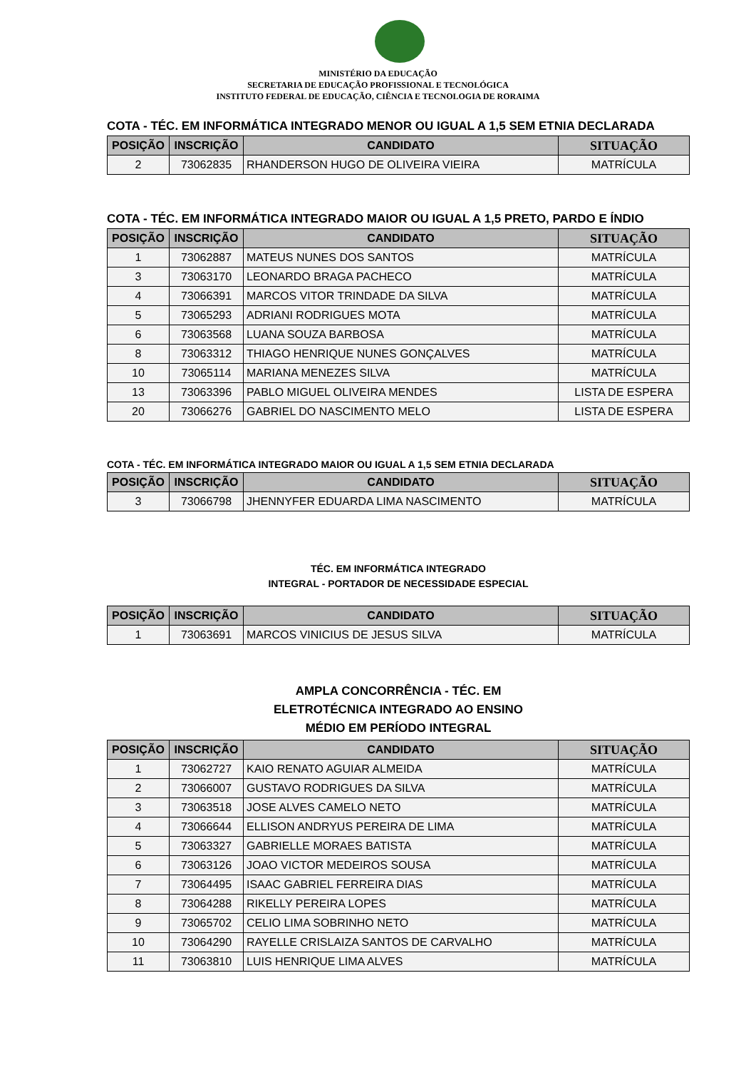MINISTÉRIO DA EDUCAÇÃO
SECRETARIA DE EDUCAÇÃO PROFISSIONAL E TECNOLÓGICA
INSTITUTO FEDERAL DE EDUCAÇÃO, CIÊNCIA E TECNOLOGIA DE RORAIMA
COTA - TÉC. EM INFORMÁTICA INTEGRADO MENOR OU IGUAL A 1,5 SEM ETNIA DECLARADA
| POSIÇÃO | INSCRIÇÃO | CANDIDATO | SITUAÇÃO |
| --- | --- | --- | --- |
| 2 | 73062835 | RHANDERSON HUGO DE OLIVEIRA VIEIRA | MATRÍCULA |
COTA - TÉC. EM INFORMÁTICA INTEGRADO MAIOR OU IGUAL A 1,5 PRETO, PARDO E ÍNDIO
| POSIÇÃO | INSCRIÇÃO | CANDIDATO | SITUAÇÃO |
| --- | --- | --- | --- |
| 1 | 73062887 | MATEUS NUNES DOS SANTOS | MATRÍCULA |
| 3 | 73063170 | LEONARDO BRAGA PACHECO | MATRÍCULA |
| 4 | 73066391 | MARCOS VITOR TRINDADE DA SILVA | MATRÍCULA |
| 5 | 73065293 | ADRIANI RODRIGUES MOTA | MATRÍCULA |
| 6 | 73063568 | LUANA SOUZA BARBOSA | MATRÍCULA |
| 8 | 73063312 | THIAGO HENRIQUE NUNES GONÇALVES | MATRÍCULA |
| 10 | 73065114 | MARIANA MENEZES SILVA | MATRÍCULA |
| 13 | 73063396 | PABLO MIGUEL OLIVEIRA MENDES | LISTA DE ESPERA |
| 20 | 73066276 | GABRIEL DO NASCIMENTO MELO | LISTA DE ESPERA |
COTA - TÉC. EM INFORMÁTICA INTEGRADO MAIOR OU IGUAL A 1,5 SEM ETNIA DECLARADA
| POSIÇÃO | INSCRIÇÃO | CANDIDATO | SITUAÇÃO |
| --- | --- | --- | --- |
| 3 | 73066798 | JHENNYFER EDUARDA LIMA NASCIMENTO | MATRÍCULA |
TÉC. EM INFORMÁTICA INTEGRADO
INTEGRAL - PORTADOR DE NECESSIDADE ESPECIAL
| POSIÇÃO | INSCRIÇÃO | CANDIDATO | SITUAÇÃO |
| --- | --- | --- | --- |
| 1 | 73063691 | MARCOS VINICIUS DE JESUS SILVA | MATRÍCULA |
AMPLA CONCORRÊNCIA - TÉC. EM
ELETROTÉCNICA INTEGRADO AO ENSINO
MÉDIO EM PERÍODO INTEGRAL
| POSIÇÃO | INSCRIÇÃO | CANDIDATO | SITUAÇÃO |
| --- | --- | --- | --- |
| 1 | 73062727 | KAIO RENATO AGUIAR ALMEIDA | MATRÍCULA |
| 2 | 73066007 | GUSTAVO RODRIGUES DA SILVA | MATRÍCULA |
| 3 | 73063518 | JOSE ALVES CAMELO NETO | MATRÍCULA |
| 4 | 73066644 | ELLISON ANDRYUS PEREIRA DE LIMA | MATRÍCULA |
| 5 | 73063327 | GABRIELLE MORAES BATISTA | MATRÍCULA |
| 6 | 73063126 | JOAO VICTOR MEDEIROS SOUSA | MATRÍCULA |
| 7 | 73064495 | ISAAC GABRIEL FERREIRA DIAS | MATRÍCULA |
| 8 | 73064288 | RIKELLY PEREIRA LOPES | MATRÍCULA |
| 9 | 73065702 | CELIO LIMA SOBRINHO NETO | MATRÍCULA |
| 10 | 73064290 | RAYELLE CRISLAIZA SANTOS DE CARVALHO | MATRÍCULA |
| 11 | 73063810 | LUIS HENRIQUE LIMA ALVES | MATRÍCULA |